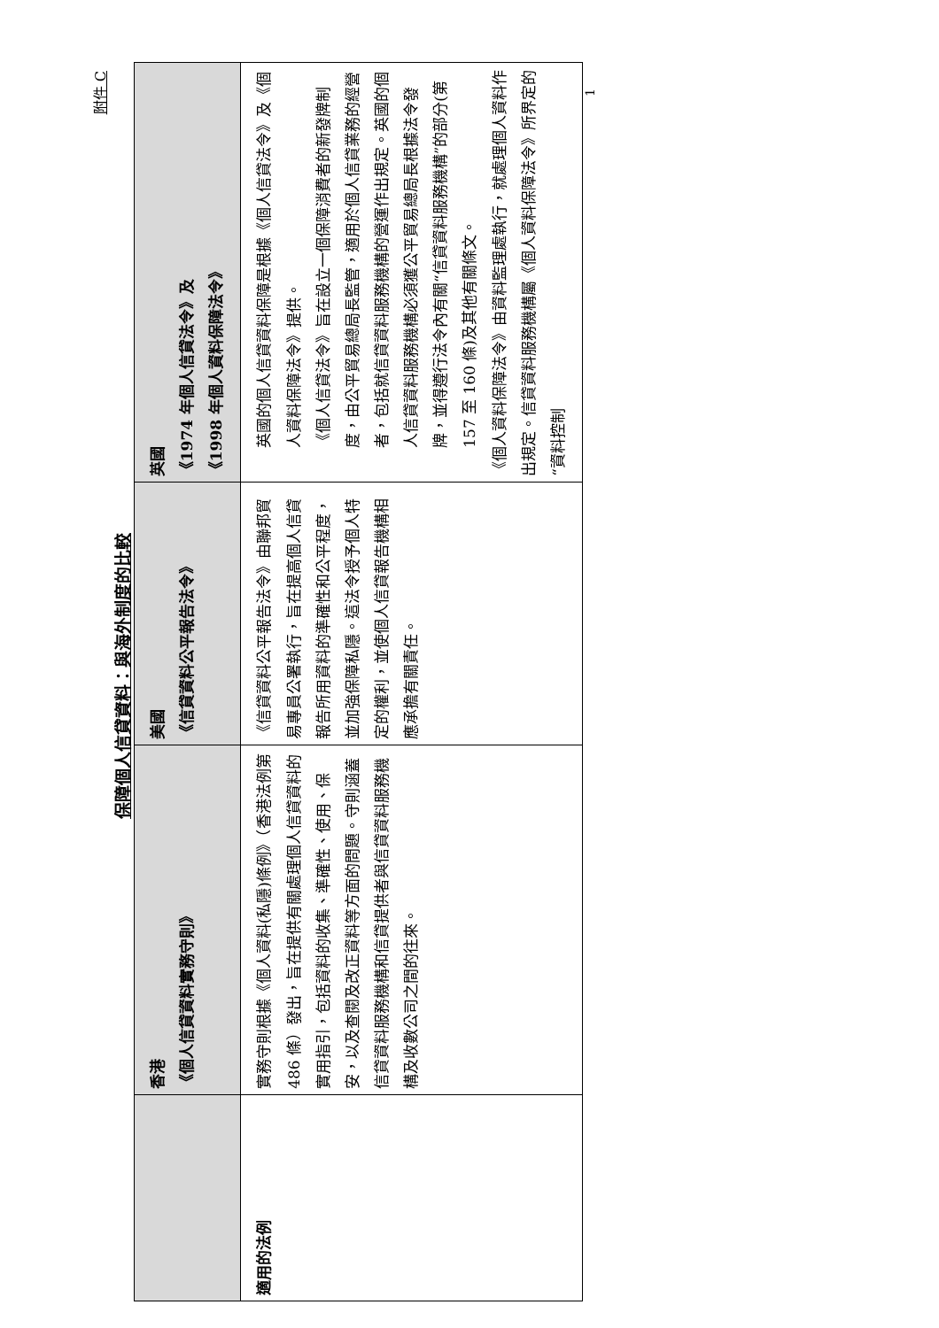附件 C
保障個人信貸資料：與海外制度的比較
| | 香港 《個人信貸資料實務守則》 | 美國 《信貸資料公平報告法令》 | 英國 《1974 年個人信貸法令》及 《1998 年個人資料保障法令》 |
| --- | --- | --- | --- |
| 適用的法例 | 實務守則根據《個人資料(私隱)條例》（香港法例第 486 條）發出，旨在提供有關處理個人信貸資料的實用指引，包括資料的收集、準確性、使用、保安，以及查閱及改正資料等方面的問題。守則涵蓋信貸資料服務機構和信貸提供者與信貸資料服務機構及收數公司之間的往來。 | 《信貸資料公平報告法令》由聯邦貿易專員公署執行，旨在提高個人信貸報告所用資料的準確性和公平程度，並加強保障私隱。這法令授予個人特定的權利，並使個人信貸報告機構相應承擔有關責任。 | 英國的個人信貸資料保障是根據《個人信貸法令》及《個人資料保障法令》提供。 《個人信貸法令》旨在設立一個保障消費者的新發牌制度，由公平貿易總局長監管，適用於個人信貸業務的經營者，包括就信貸資料服務機構的營運作出規定。英國的個人信貸資料服務機構必須獲公平貿易總局長根據法令發牌，並得遵行法令內有關“信貸資料服務機構”的部分(第 157 至 160 條)及其他有關條文。 《個人資料保障法令》由資料監理處執行，就處理個人資料作出規定。信貸資料服務機構屬《個人資料保障法令》所界定的“資料控制 |
1